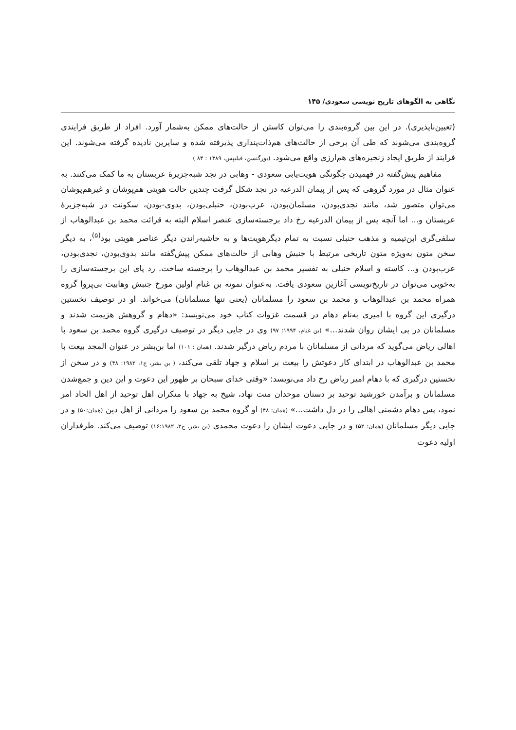نگاهی به الگوهای تاریخ نویسی سعودی/ ۱۴۵
(تعیین‌ناپذیری). در این بین گروه‌بندی را می‌توان کاستن از حالت‌های ممکن به‌شمار آورد. افراد از طریق فرایندی گروه‌بندی می‌شوند که طی آن برخی از حالت‌های هم‌ذات‌پنداری پذیرفته شده و سایرین نادیده گرفته می‌شوند. این فرایند از طریق ایجاد زنجیره‌های هم‌ارزی واقع می‌شود. (یورگنسن، فیلیپس، ۱۳۸۹ : ۸۴ )
مفاهیم پیش‌گفته در فهمیدن چگونگی هویت‌یابی سعودی - وهابی در نجد شبه‌جزیرهٔ عربستان به ما کمک می‌کنند. به عنوان مثال در مورد گروهی که پس از پیمان الدرعیه در نجد شکل گرفت چندین حالت هویتی هم‌پوشان و غیرهم‌پوشان می‌توان متصور شد، مانند نجدی‌بودن، مسلمان‌بودن، عرب‌بودن، حنبلی‌بودن، بدوی-بودن، سکونت در شبه‌جزیرهٔ عربستان و... اما آنچه پس از پیمان الدرعیه رخ داد برجسته‌سازی عنصر اسلام البته به قرائت محمد بن عبدالوهاب از سلفی‌گری ابن‌تیمیه و مذهب حنبلی نسبت به تمام دیگرهویت‌ها و به حاشیه‌راندن دیگر عناصر هویتی بود<sup>(۵)</sup>، به دیگر سخن متون به‌ویژه متون تاریخی مرتبط با جنبش وهابی از حالت‌های ممکن پیش‌گفته مانند بدوی‌بودن، نجدی‌بودن، عرب‌بودن و... کاسته و اسلام حنبلی به تفسیر محمد بن عبدالوهاب را برجسته ساخت. رد پای این برجسته‌سازی را به‌خوبی می‌توان در تاریخ‌نویسی آغازین سعودی یافت. به‌عنوان نمونه بن غنام اولین مورخ جنبش وهابیت بی‌پروا گروه همراه محمد بن عبدالوهاب و محمد بن سعود را مسلمانان (یعنی تنها مسلمانان) می‌خواند. او در توصیف نخستین درگیری این گروه با امیری به‌نام دهام در قسمت غزوات کتاب خود می‌نویسد: «دهام و گروهش هزیمت شدند و مسلمانان در پی ایشان روان شدند...» (بن غنام، ۱۹۹۴: ۹۷) وی در جایی دیگر در توصیف درگیری گروه محمد بن سعود با اهالی ریاض می‌گوید که مردانی از مسلمانان با مردم ریاض درگیر شدند. (همان : ۱۰۱) اما بن‌بشر در عنوان المجد بیعت با محمد بن عبدالوهاب در ابتدای کار دعوتش را بیعت بر اسلام و جهاد تلقی می‌کند، ( بن بشر، ج۱، ۱۹۸۲: ۴۸) و در سخن از نخستین درگیری که با دهام امیر ریاض رخ داد می‌نویسد: «وقتی خدای سبحان بر ظهور این دعوت و این دین و جمع‌شدن مسلمانان و برآمدن خورشید توحید بر دستان موحدان منت نهاد، شیخ به جهاد با منکران اهل توحید از اهل الحاد امر نمود، پس دهام دشمنی اهالی را در دل داشت...» (همان: ۴۸) او گروه محمد بن سعود را مردانی از اهل دین (همان:۵۰) و در جایی دیگر مسلمانان (همان: ۵۲) و در جایی دعوت ایشان را دعوت محمدی (بن بشر، ج۲، ۱۶:۱۹۸۲) توصیف می‌کند. طرفداران اولیه دعوت